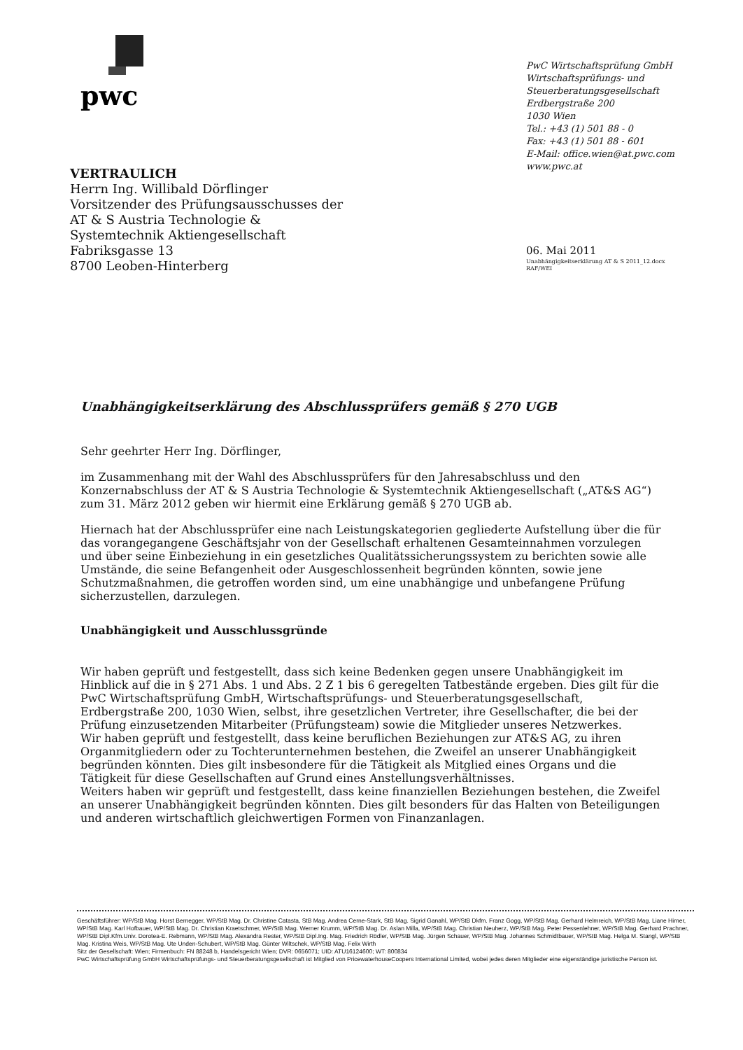pwc
PwC Wirtschaftsprüfung GmbH
Wirtschaftsprüfungs- und
Steuerberatungsgesellschaft
Erdbergstraße 200
1030 Wien
Tel.: +43 (1) 501 88 - 0
Fax: +43 (1) 501 88 - 601
E-Mail: office.wien@at.pwc.com
www.pwc.at
VERTRAULICH
Herrn Ing. Willibald Dörflinger
Vorsitzender des Prüfungsausschusses der
AT & S Austria Technologie &
Systemtechnik Aktiengesellschaft
Fabriksgasse 13
8700 Leoben-Hinterberg
06. Mai 2011
Unabhängigkeitserklärung AT & S 2011_12.docx
RAF/WEI
Unabhängigkeitserklärung des Abschlussprüfers gemäß § 270 UGB
Sehr geehrter Herr Ing. Dörflinger,
im Zusammenhang mit der Wahl des Abschlussprüfers für den Jahresabschluss und den Konzernabschluss der AT & S Austria Technologie & Systemtechnik Aktiengesellschaft („AT&S AG“) zum 31. März 2012 geben wir hiermit eine Erklärung gemäß § 270 UGB ab.
Hiernach hat der Abschlussprüfer eine nach Leistungskategorien gegliederte Aufstellung über die für das vorangegangene Geschäftsjahr von der Gesellschaft erhaltenen Gesamteinnahmen vorzulegen und über seine Einbeziehung in ein gesetzliches Qualitätssicherungssystem zu berichten sowie alle Umstände, die seine Befangenheit oder Ausgeschlossenheit begründen könnten, sowie jene Schutzmaßnahmen, die getroffen worden sind, um eine unabhängige und unbefangene Prüfung sicherzustellen, darzulegen.
Unabhängigkeit und Ausschlussgründe
Wir haben geprüft und festgestellt, dass sich keine Bedenken gegen unsere Unabhängigkeit im Hinblick auf die in § 271 Abs. 1 und Abs. 2 Z 1 bis 6 geregelten Tatbestände ergeben. Dies gilt für die PwC Wirtschaftsprüfung GmbH, Wirtschaftsprüfungs- und Steuerberatungsgesellschaft, Erdbergstraße 200, 1030 Wien, selbst, ihre gesetzlichen Vertreter, ihre Gesellschafter, die bei der Prüfung einzusetzenden Mitarbeiter (Prüfungsteam) sowie die Mitglieder unseres Netzwerkes.
Wir haben geprüft und festgestellt, dass keine beruflichen Beziehungen zur AT&S AG, zu ihren Organmitgliedern oder zu Tochterunternehmen bestehen, die Zweifel an unserer Unabhängigkeit begründen könnten. Dies gilt insbesondere für die Tätigkeit als Mitglied eines Organs und die Tätigkeit für diese Gesellschaften auf Grund eines Anstellungsverhältnisses.
Weiters haben wir geprüft und festgestellt, dass keine finanziellen Beziehungen bestehen, die Zweifel an unserer Unabhängigkeit begründen könnten. Dies gilt besonders für das Halten von Beteiligungen und anderen wirtschaftlich gleichwertigen Formen von Finanzanlagen.
Geschäftsführer: WP/StB Mag. Horst Bernegger, WP/StB Mag. Dr. Christine Catasta, StB Mag. Andrea Cerne-Stark, StB Mag. Sigrid Ganahl, WP/StB Dkfm. Franz Gogg, WP/StB Mag. Gerhard Helmreich, WP/StB Mag. Liane Hirner, WP/StB Mag. Karl Hofbauer, WP/StB Mag. Dr. Christian Kraetschmer, WP/StB Mag. Werner Krumm, WP/StB Mag. Dr. Aslan Milla, WP/StB Mag. Christian Neuherz, WP/StB Mag. Peter Pessenlehner, WP/StB Mag. Gerhard Prachner, WP/StB Dipl.Kfm.Univ. Dorotea-E. Rebmann, WP/StB Mag. Alexandra Rester, WP/StB Dipl.Ing. Mag. Friedrich Rödler, WP/StB Mag. Jürgen Schauer, WP/StB Mag. Johannes Schmidtbauer, WP/StB Mag. Helga M. Stangl, WP/StB Mag. Kristina Weis, WP/StB Mag. Ute Unden-Schubert, WP/StB Mag. Günter Wiltschek, WP/StB Mag. Felix Wirth
Sitz der Gesellschaft: Wien; Firmenbuch: FN 88248 b, Handelsgericht Wien; DVR: 0656071; UID: ATU16124600; WT: 800834
PwC Wirtschaftsprüfung GmbH Wirtschaftsprüfungs- und Steuerberatungsgesellschaft ist Mitglied von PricewaterhouseCoopers International Limited, wobei jedes deren Mitglieder eine eigenständige juristische Person ist.